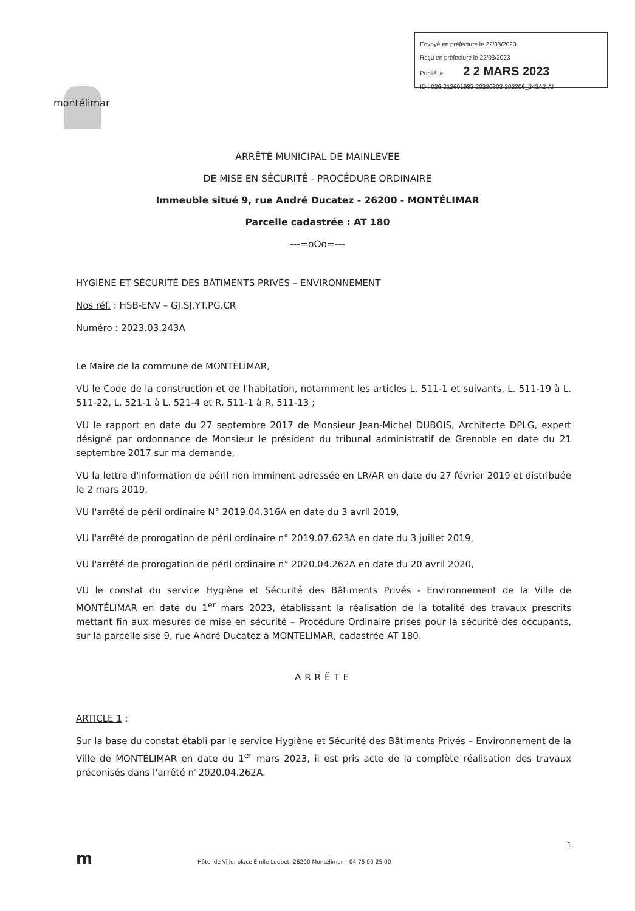Envoyé en préfecture le 22/03/2023
Reçu en préfecture le 22/03/2023
Publié le 2 2 MARS 2023
ID : 026-212601983-20230303-202306_243A2-AI
montélimar
ARRÊTÉ MUNICIPAL DE MAINLEVEE
DE MISE EN SÉCURITÉ - PROCÉDURE ORDINAIRE
Immeuble situé 9, rue André Ducatez - 26200 - MONTÉLIMAR
Parcelle cadastrée : AT 180
---=oOo=---
HYGIÈNE ET SÉCURITÉ DES BÂTIMENTS PRIVÉS – ENVIRONNEMENT
Nos réf. : HSB-ENV – GJ.SJ.YT.PG.CR
Numéro : 2023.03.243A
Le Maire de la commune de MONTÉLIMAR,
VU le Code de la construction et de l'habitation, notamment les articles L. 511-1 et suivants, L. 511-19 à L. 511-22, L. 521-1 à L. 521-4 et R. 511-1 à R. 511-13 ;
VU le rapport en date du 27 septembre 2017 de Monsieur Jean-Michel DUBOIS, Architecte DPLG, expert désigné par ordonnance de Monsieur le président du tribunal administratif de Grenoble en date du 21 septembre 2017 sur ma demande,
VU la lettre d'information de péril non imminent adressée en LR/AR en date du 27 février 2019 et distribuée le 2 mars 2019,
VU l'arrêté de péril ordinaire N° 2019.04.316A en date du 3 avril 2019,
VU l'arrêté de prorogation de péril ordinaire n° 2019.07.623A en date du 3 juillet 2019,
VU l'arrêté de prorogation de péril ordinaire n° 2020.04.262A en date du 20 avril 2020,
VU le constat du service Hygiène et Sécurité des Bâtiments Privés - Environnement de la Ville de MONTÉLIMAR en date du 1<sup>er</sup> mars 2023, établissant la réalisation de la totalité des travaux prescrits mettant fin aux mesures de mise en sécurité – Procédure Ordinaire prises pour la sécurité des occupants, sur la parcelle sise 9, rue André Ducatez à MONTELIMAR, cadastrée AT 180.
ARRÊTE
ARTICLE 1 :
Sur la base du constat établi par le service Hygiène et Sécurité des Bâtiments Privés – Environnement de la Ville de MONTÉLIMAR en date du 1<sup>er</sup> mars 2023, il est pris acte de la complète réalisation des travaux préconisés dans l'arrêté n°2020.04.262A.
1
m Hôtel de Ville, place Émile Loubet, 26200 Montélimar – 04 75 00 25 00